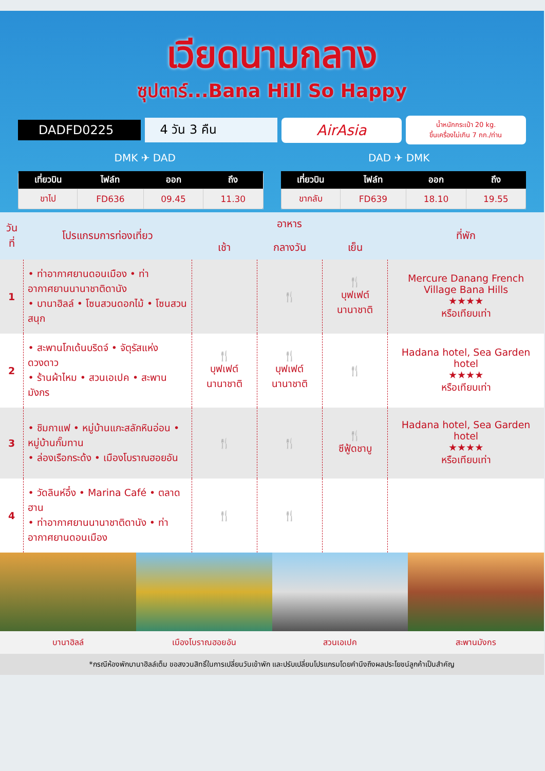เวียดนามกลาง
ซุปตาร์...Bana Hill So Happy
DADFD0225 4 วัน 3 คืน
AirAsia
น้ำหนักกระเป๋า 20 kg.
ขึ้นเครื่องไม่เกิน 7 กก./ท่าน
DMK ✈ DAD DAD ✈ DMK
| เที่ยวบิน | ไฟล์ท | ออก | ถึง |
| --- | --- | --- | --- |
| ขาไป | FD636 | 09.45 | 11.30 |
| เที่ยวบิน | ไฟล์ท | ออก | ถึง |
| --- | --- | --- | --- |
| ขากลับ | FD639 | 18.10 | 19.55 |
| วันที่ | โปรแกรมการท่องเที่ยว | อาหาร | | | ที่พัก |
| --- | --- | --- | --- | --- | --- |
| | | เช้า | กลางวัน | เย็น | |
| 1 | • ท่าอากาศยานดอนเมือง • ท่าอากาศยานนานาชาติดานัง • บานาฮิลล์ • โซนสวนดอกไม้ • โซนสวนสนุก | | 🍴 | 🍴 บุฟเฟต์ นานาชาติ | Mercure Danang French Village Bana Hills ★★★★ หรือเทียบเท่า |
| 2 | • สะพานโกเด้นบริดจ์ • จัตุรัสแห่งดวงดาว • ร้านผ้าไหม • สวนเอเปค • สะพานมังกร | 🍴 บุฟเฟต์ นานาชาติ | 🍴 บุฟเฟต์ นานาชาติ | 🍴 | Hadana hotel, Sea Garden hotel ★★★★ หรือเทียบเท่า |
| 3 | • ชิมกาแฟ • หมู่บ้านแกะสลักหินอ่อน • หมู่บ้านกั๊มทาน • ล่องเรือกระด้ง • เมืองโบราณฮอยอัน | 🍴 | 🍴 | 🍴 ซีฟู้ดชาบู | Hadana hotel, Sea Garden hotel ★★★★ หรือเทียบเท่า |
| 4 | • วัดลินห์อึ๋ง • Marina Café • ตลาดฮาน • ท่าอากาศยานนานาชาติดานัง • ท่าอากาศยานดอนเมือง | 🍴 | 🍴 | | |
บานาฮิลล์ เมืองโบราณฮอยอัน สวนเอเปค สะพานมังกร
*กรณีห้องพักบานาฮิลล์เต็ม ขอสงวนสิทธิ์ในการเปลี่ยนวันเข้าพัก และปรับเปลี่ยนโปรแกรมโดยคำนึงถึงผลประโยชน์ลูกค้าเป็นสำคัญ